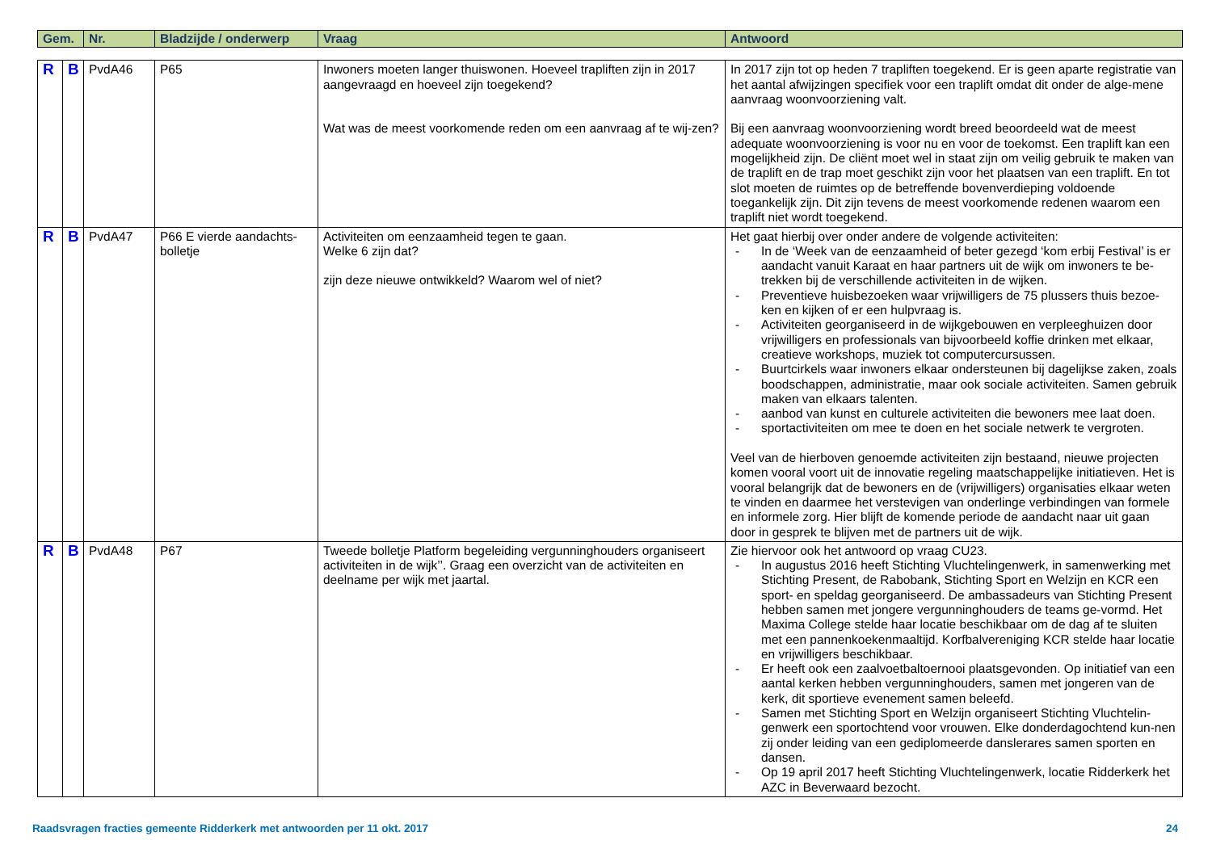| Gem. | Nr. | Bladzijde / onderwerp | Vraag | Antwoord |
| --- | --- | --- | --- | --- |
| R | B | PvdA46 | P65 | Inwoners moeten langer thuiswonen. Hoeveel trapliften zijn in 2017 aangevraagd en hoeveel zijn toegekend? Wat was de meest voorkomende reden om een aanvraag af te wij-zen? | In 2017 zijn tot op heden 7 trapliften toegekend. Er is geen aparte registratie van het aantal afwijzingen specifiek voor een traplift omdat dit onder de alge-mene aanvraag woonvoorziening valt. Bij een aanvraag woonvoorziening wordt breed beoordeeld wat de meest adequate woonvoorziening is voor nu en voor de toekomst. Een traplift kan een mogelijkheid zijn. De cliënt moet wel in staat zijn om veilig gebruik te maken van de traplift en de trap moet geschikt zijn voor het plaatsen van een traplift. En tot slot moeten de ruimtes op de betreffende bovenverdieping voldoende toegankelijk zijn. Dit zijn tevens de meest voorkomende redenen waarom een traplift niet wordt toegekend. |
| R | B | PvdA47 | P66 E vierde aandachts-bolletje | Activiteiten om eenzaamheid tegen te gaan. Welke 6 zijn dat? zijn deze nieuwe ontwikkeld? Waarom wel of niet? | Het gaat hierbij over onder andere de volgende activiteiten: - In de ‘Week van de eenzaamheid of beter gezegd ‘kom erbij Festival’ is er aandacht vanuit Karaat en haar partners uit de wijk om inwoners te be-trekken bij de verschillende activiteiten in de wijken. - Preventieve huisbezoeken waar vrijwilligers de 75 plussers thuis bezoe-ken en kijken of er een hulpvraag is. - Activiteiten georganiseerd in de wijkgebouwen en verpleeghuizen door vrijwilligers en professionals van bijvoorbeeld koffie drinken met elkaar, creatieve workshops, muziek tot computercursussen. - Buurtcirkels waar inwoners elkaar ondersteunen bij dagelijkse zaken, zoals boodschappen, administratie, maar ook sociale activiteiten. Samen gebruik maken van elkaars talenten. - aanbod van kunst en culturele activiteiten die bewoners mee laat doen. - sportactiviteiten om mee te doen en het sociale netwerk te vergroten. Veel van de hierboven genoemde activiteiten zijn bestaand, nieuwe projecten komen vooral voort uit de innovatie regeling maatschappelijke initiatieven. Het is vooral belangrijk dat de bewoners en de (vrijwilligers) organisaties elkaar weten te vinden en daarmee het verstevigen van onderlinge verbindingen van formele en informele zorg. Hier blijft de komende periode de aandacht naar uit gaan door in gesprek te blijven met de partners uit de wijk. |
| R | B | PvdA48 | P67 | Tweede bolletje Platform begeleiding vergunninghouders organiseert activiteiten in de wijk’’. Graag een overzicht van de activiteiten en deelname per wijk met jaartal. | Zie hiervoor ook het antwoord op vraag CU23. - In augustus 2016 heeft Stichting Vluchtelingenwerk, in samenwerking met Stichting Present, de Rabobank, Stichting Sport en Welzijn en KCR een sport- en speldag georganiseerd. De ambassadeurs van Stichting Present hebben samen met jongere vergunninghouders de teams ge-vormd. Het Maxima College stelde haar locatie beschikbaar om de dag af te sluiten met een pannenkoekenmaaltijd. Korfbalvereniging KCR stelde haar locatie en vrijwilligers beschikbaar. - Er heeft ook een zaalvoetbaltoernooi plaatsgevonden. Op initiatief van een aantal kerken hebben vergunninghouders, samen met jongeren van de kerk, dit sportieve evenement samen beleefd. - Samen met Stichting Sport en Welzijn organiseert Stichting Vluchtelin-genwerk een sportochtend voor vrouwen. Elke donderdagochtend kun-nen zij onder leiding van een gediplomeerde danslerares samen sporten en dansen. - Op 19 april 2017 heeft Stichting Vluchtelingenwerk, locatie Ridderkerk het AZC in Beverwaard bezocht. |
Raadsvragen fracties gemeente Ridderkerk met antwoorden per 11 okt. 2017 24